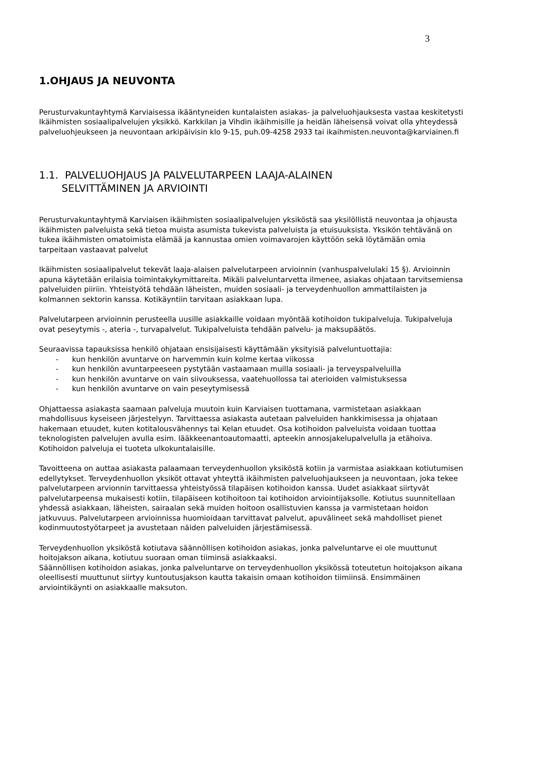3
1.OHJAUS JA NEUVONTA
Perusturvakuntayhtymä Karviaisessa ikääntyneiden kuntalaisten asiakas- ja palveluohjauksesta vastaa keskitetysti Ikäihmisten sosiaalipalvelujen yksikkö. Karkkilan ja Vihdin ikäihmisille ja heidän läheisensä voivat olla yhteydessä palveluohjeukseen ja neuvontaan arkipäivisin klo 9-15, puh.09-4258 2933 tai ikaihmisten.neuvonta@karviainen.fi
1.1. PALVELUOHJAUS JA PALVELUTARPEEN LAAJA-ALAINEN
SELVITTÄMINEN JA ARVIOINTI
Perusturvakuntayhtymä Karviaisen ikäihmisten sosiaalipalvelujen yksiköstä saa yksilöllistä neuvontaa ja ohjausta ikäihmisten palveluista sekä tietoa muista asumista tukevista palveluista ja etuisuuksista. Yksikön tehtävänä on tukea ikäihmisten omatoimista elämää ja kannustaa omien voimavarojen käyttöön sekä löytämään omia tarpeitaan vastaavat palvelut
Ikäihmisten sosiaalipalvelut tekevät laaja-alaisen palvelutarpeen arvioinnin (vanhuspalvelulaki 15 §). Arvioinnin apuna käytetään erilaisia toimintakykymittareita. Mikäli palveluntarvetta ilmenee, asiakas ohjataan tarvitsemiensa palveluiden piiriin. Yhteistyötä tehdään läheisten, muiden sosiaali- ja terveydenhuollon ammattilaisten ja kolmannen sektorin kanssa. Kotikäyntiin tarvitaan asiakkaan lupa.
Palvelutarpeen arvioinnin perusteella uusille asiakkaille voidaan myöntää kotihoidon tukipalveluja. Tukipalveluja ovat peseytymis -, ateria -, turvapalvelut. Tukipalveluista tehdään palvelu- ja maksupäätös.
Seuraavissa tapauksissa henkilö ohjataan ensisijaisesti käyttämään yksityisiä palveluntuottajia:
- kun henkilön avuntarve on harvemmin kuin kolme kertaa viikossa
- kun henkilön avuntarpeeseen pystytään vastaamaan muilla sosiaali- ja terveyspalveluilla
- kun henkilön avuntarve on vain siivouksessa, vaatehuollossa tai aterioiden valmistuksessa
- kun henkilön avuntarve on vain peseytymisessä
Ohjattaessa asiakasta saamaan palveluja muutoin kuin Karviaisen tuottamana, varmistetaan asiakkaan mahdollisuus kyseiseen järjestelyyn. Tarvittaessa asiakasta autetaan palveluiden hankkimisessa ja ohjataan hakemaan etuudet, kuten kotitalousvähennys tai Kelan etuudet. Osa kotihoidon palveluista voidaan tuottaa teknologisten palvelujen avulla esim. lääkkeenantoautomaatti, apteekin annosjakelupalvelulla ja etähoiva. Kotihoidon palveluja ei tuoteta ulkokuntalaisille.
Tavoitteena on auttaa asiakasta palaamaan terveydenhuollon yksiköstä kotiin ja varmistaa asiakkaan kotiutumisen edellytykset. Terveydenhuollon yksiköt ottavat yhteyttä ikäihmisten palveluohjaukseen ja neuvontaan, joka tekee palvelutarpeen arvionnin tarvittaessa yhteistyössä tilapäisen kotihoidon kanssa. Uudet asiakkaat siirtyvät palvelutarpeensa mukaisesti kotiin, tilapäiseen kotihoitoon tai kotihoidon arviointijaksolle. Kotiutus suunnitellaan yhdessä asiakkaan, läheisten, sairaalan sekä muiden hoitoon osallistuvien kanssa ja varmistetaan hoidon jatkuvuus. Palvelutarpeen arvioinnissa huomioidaan tarvittavat palvelut, apuvälineet sekä mahdolliset pienet kodinmuutostyötarpeet ja avustetaan näiden palveluiden järjestämisessä.
Terveydenhuollon yksiköstä kotiutava säännöllisen kotihoidon asiakas, jonka palveluntarve ei ole muuttunut hoitojakson aikana, kotiutuu suoraan oman tiiminsä asiakkaaksi.
Säännöllisen kotihoidon asiakas, jonka palveluntarve on terveydenhuollon yksikössä toteutetun hoitojakson aikana oleellisesti muuttunut siirtyy kuntoutusjakson kautta takaisin omaan kotihoidon tiimiinsä. Ensimmäinen arviointikäynti on asiakkaalle maksuton.